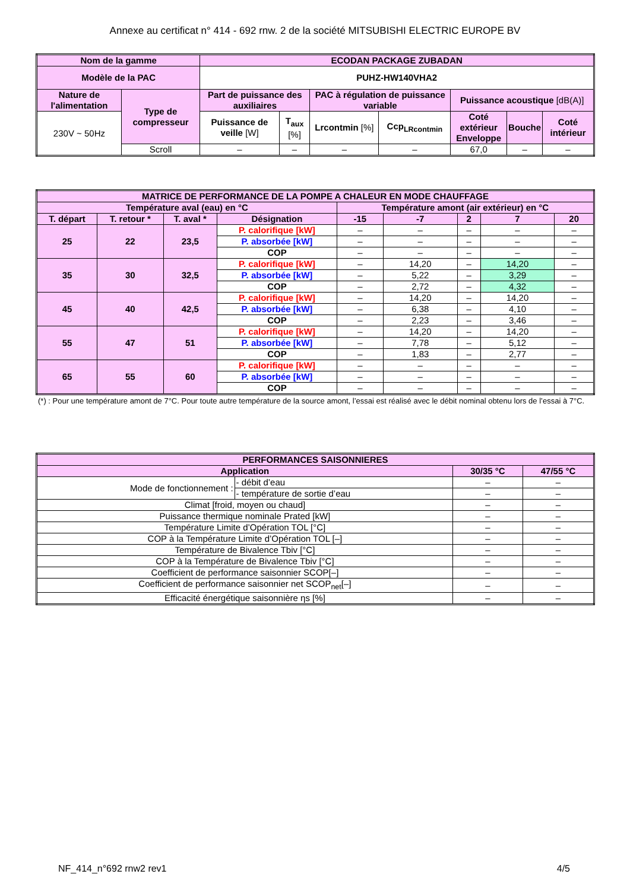Annexe au certificat n° 414 - 692 rnw. 2 de la société MITSUBISHI ELECTRIC EUROPE BV
| Nom de la gamme | | ECODAN PACKAGE ZUBADAN | | | | | | |
| --- | --- | --- | --- | --- | --- | --- | --- | --- |
| Modèle de la PAC | | PUHZ-HW140VHA2 | | | | | | |
| Nature de l'alimentation | Type de compresseur | Part de puissance des auxiliaires | | PAC à régulation de puissance variable | | Puissance acoustique [dB(A)] | | |
| 230V ~ 50Hz | | Puissance de veille [W] | T<sub>aux</sub> [%] | Lrcontmin [%] | Ccp<sub>LRcontmin</sub> | Coté extérieur Enveloppe | Bouche | Coté intérieur |
| | Scroll | – | – | – | – | 67,0 | – | – |
| MATRICE DE PERFORMANCE DE LA POMPE A CHALEUR EN MODE CHAUFFAGE | | | | | | | | |
| --- | --- | --- | --- | --- | --- | --- | --- | --- |
| Température aval (eau) en °C | | | | Température amont (air extérieur) en °C | | | | |
| T. départ | T. retour * | T. aval * | Désignation | -15 | -7 | 2 | 7 | 20 |
| 25 | 22 | 23,5 | P. calorifique [kW] | – | – | – | – | – |
| | | | P. absorbée [kW] | – | – | – | – | – |
| | | | COP | – | – | – | – | – |
| 35 | 30 | 32,5 | P. calorifique [kW] | – | 14,20 | – | 14,20 | – |
| | | | P. absorbée [kW] | – | 5,22 | – | 3,29 | – |
| | | | COP | – | 2,72 | – | 4,32 | – |
| 45 | 40 | 42,5 | P. calorifique [kW] | – | 14,20 | – | 14,20 | – |
| | | | P. absorbée [kW] | – | 6,38 | – | 4,10 | – |
| | | | COP | – | 2,23 | – | 3,46 | – |
| 55 | 47 | 51 | P. calorifique [kW] | – | 14,20 | – | 14,20 | – |
| | | | P. absorbée [kW] | – | 7,78 | – | 5,12 | – |
| | | | COP | – | 1,83 | – | 2,77 | – |
| 65 | 55 | 60 | P. calorifique [kW] | – | – | – | – | – |
| | | | P. absorbée [kW] | – | – | – | – | – |
| | | | COP | – | – | – | – | – |
(*) : Pour une température amont de 7°C. Pour toute autre température de la source amont, l’essai est réalisé avec le débit nominal obtenu lors de l’essai à 7°C.
| PERFORMANCES SAISONNIERES | | | |
| --- | --- | --- | --- |
| Application | | 30/35 °C | 47/55 °C |
| Mode de fonctionnement : | - débit d’eau | – | – |
| | - température de sortie d’eau | – | – |
| Climat [froid, moyen ou chaud] | | – | – |
| Puissance thermique nominale Prated [kW] | | – | – |
| Température Limite d’Opération TOL [°C] | | – | – |
| COP à la Température Limite d’Opération TOL [–] | | – | – |
| Température de Bivalence Tbiv [°C] | | – | – |
| COP à la Température de Bivalence Tbiv [°C] | | – | – |
| Coefficient de performance saisonnier SCOP[–] | | – | – |
| Coefficient de performance saisonnier net SCOP<sub>net</sub>[–] | | – | – |
| Efficacité énergétique saisonnière ηs [%] | | – | – |
NF_414_n°692 rnw2 rev1 4/5